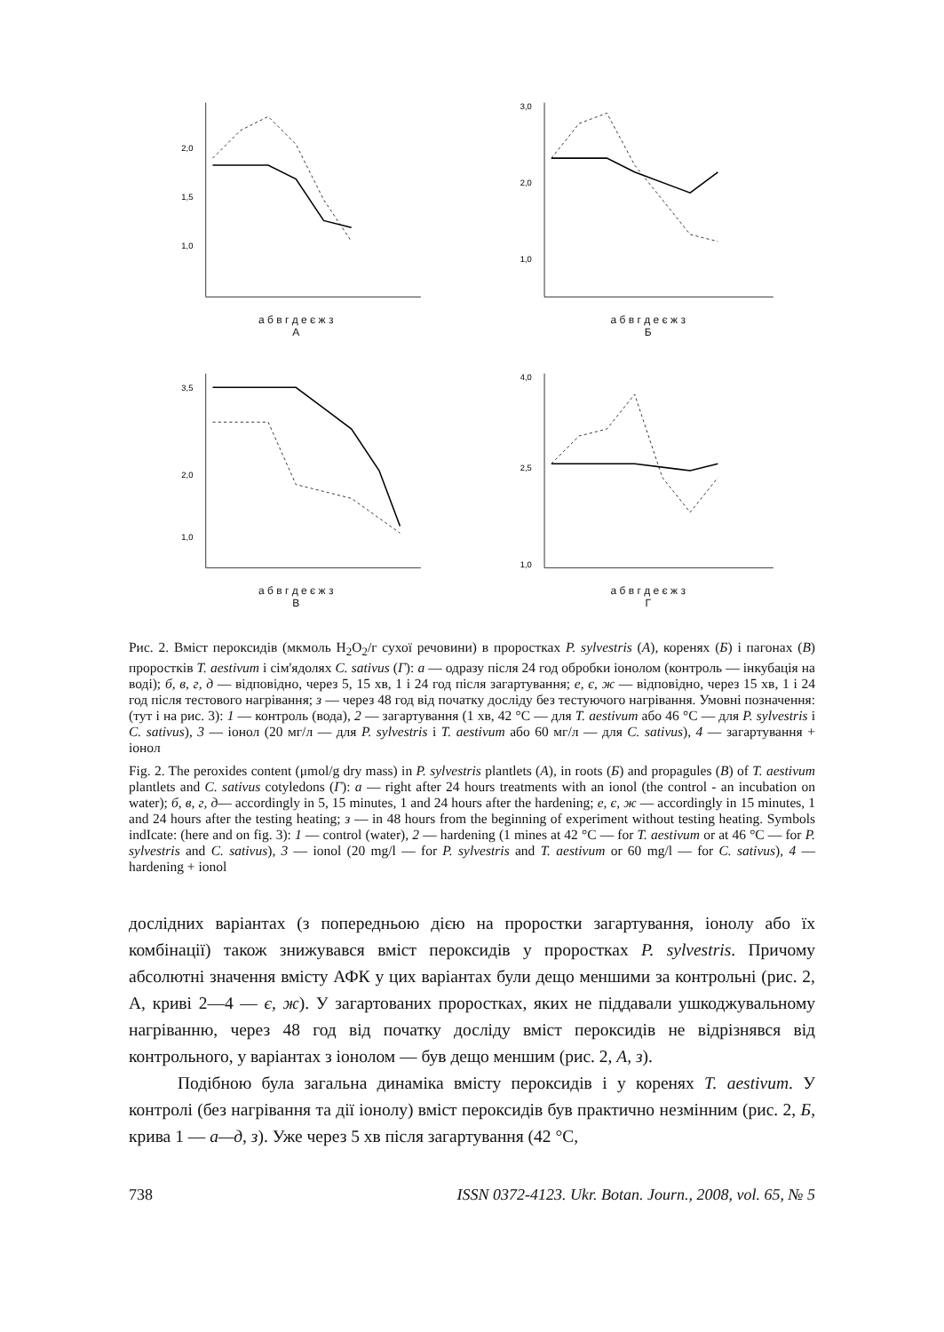2,0
1,5
1,0
а б в г д е є ж з
А
3,0
2,0
1,0
а б в г д е є ж з
Б
3,5
2,0
1,0
а б в г д е є ж з
В
4,0
2,5
1,0
а б в г д е є ж з
Г
Рис. 2. Вміст пероксидів (мкмоль H<sub>2</sub>O<sub>2</sub>/г сухої речовини) в проростках P. sylvestris (А), коренях (Б) і пагонах (В) проростків T. aestivum і сім'ядолях C. sativus (Г): а — одразу після 24 год обробки іонолом (контроль — інкубація на воді); б, в, г, д — відповідно, через 5, 15 хв, 1 і 24 год після загартування; е, є, ж — відповідно, через 15 хв, 1 і 24 год після тестового нагрівання; з — через 48 год від початку досліду без тестуючого нагрівання. Умовні позначення: (тут і на рис. 3): 1 — контроль (вода), 2 — загартування (1 хв, 42 °C — для T. aestivum або 46 °C — для P. sylvestris і C. sativus), 3 — іонол (20 мг/л — для P. sylvestris і T. aestivum або 60 мг/л — для C. sativus), 4 — загартування + іонол
Fig. 2. The peroxides content (μmol/g dry mass) in P. sylvestris plantlets (A), in roots (Б) and propagules (B) of T. aestivum plantlets and C. sativus cotyledons (Г): a — right after 24 hours treatments with an ionol (the control - an incubation on water); б, в, г, д— accordingly in 5, 15 minutes, 1 and 24 hours after the hardening; e, є, ж — accordingly in 15 minutes, 1 and 24 hours after the testing heating; з — in 48 hours from the beginning of experiment without testing heating. Symbols indIcate: (here and on fig. 3): 1 — control (water), 2 — hardening (1 mines at 42 °C — for T. aestivum or at 46 °C — for P. sylvestris and C. sativus), 3 — ionol (20 mg/l — for P. sylvestris and T. aestivum or 60 mg/l — for C. sativus), 4 — hardening + ionol
дослідних варіантах (з попередньою дією на проростки загартування, іонолу або їх комбінації) також знижувався вміст пероксидів у проростках P. sylvestris. Причому абсолютні значення вмісту АФК у цих варіантах були дещо меншими за контрольні (рис. 2, А, криві 2—4 — є, ж). У загартованих проростках, яких не піддавали ушкоджувальному нагріванню, через 48 год від початку досліду вміст пероксидів не відрізнявся від контрольного, у варіантах з іонолом — був дещо меншим (рис. 2, А, з).
Подібною була загальна динаміка вмісту пероксидів і у коренях T. aestivum. У контролі (без нагрівання та дії іонолу) вміст пероксидів був практично незмінним (рис. 2, Б, крива 1 — а—д, з). Уже через 5 хв після загартування (42 °C,
738 ISSN 0372-4123. Ukr. Botan. Journ., 2008, vol. 65, № 5